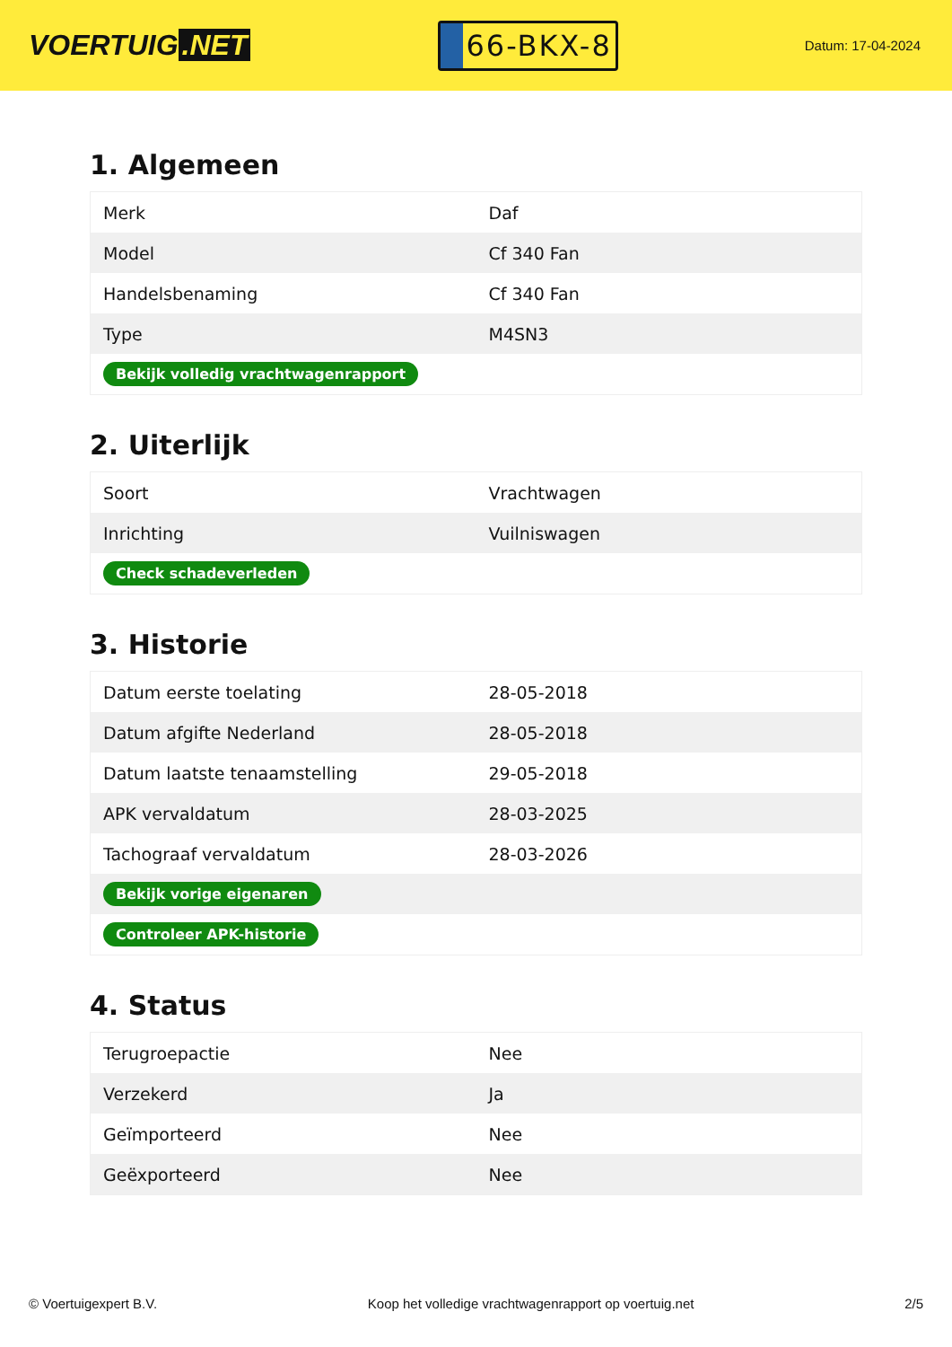VOERTUIG.NET
66-BKX-8
Datum: 17-04-2024
1. Algemeen
| Merk | Daf |
| Model | Cf 340 Fan |
| Handelsbenaming | Cf 340 Fan |
| Type | M4SN3 |
| Bekijk volledig vrachtwagenrapport | |
2. Uiterlijk
| Soort | Vrachtwagen |
| Inrichting | Vuilniswagen |
| Check schadeverleden | |
3. Historie
| Datum eerste toelating | 28-05-2018 |
| Datum afgifte Nederland | 28-05-2018 |
| Datum laatste tenaamstelling | 29-05-2018 |
| APK vervaldatum | 28-03-2025 |
| Tachograaf vervaldatum | 28-03-2026 |
| Bekijk vorige eigenaren | |
| Controleer APK-historie | |
4. Status
| Terugroepactie | Nee |
| Verzekerd | Ja |
| Geïmporteerd | Nee |
| Geëxporteerd | Nee |
© Voertuigexpert B.V. Koop het volledige vrachtwagenrapport op voertuig.net 2/5